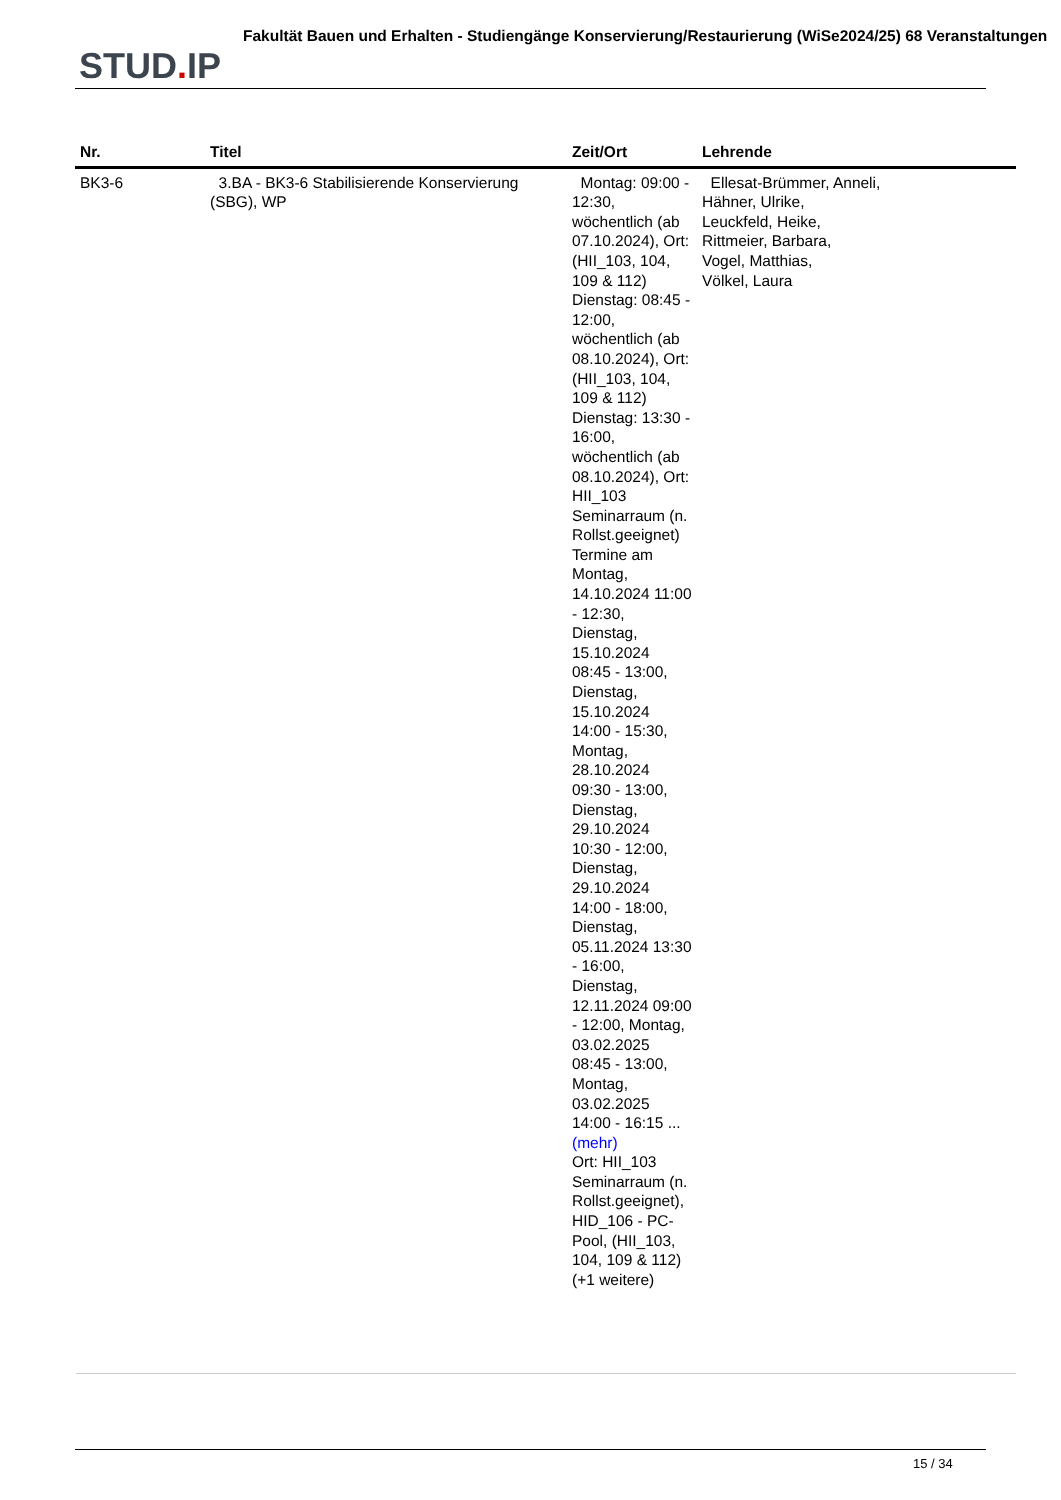STUD. IP
Fakultät Bauen und Erhalten - Studiengänge Konservierung/Restaurierung (WiSe2024/25) 68 Veranstaltungen
| Nr. | Titel | Zeit/Ort | Lehrende |
| --- | --- | --- | --- |
| BK3-6 | 3.BA - BK3-6 Stabilisierende Konservierung (SBG), WP | Montag: 09:00 - 12:30, wöchentlich (ab 07.10.2024), Ort: (HII_103, 104, 109 & 112) Dienstag: 08:45 - 12:00, wöchentlich (ab 08.10.2024), Ort: (HII_103, 104, 109 & 112) Dienstag: 13:30 - 16:00, wöchentlich (ab 08.10.2024), Ort: HII_103 Seminarraum (n. Rollst.geeignet) Termine am Montag, 14.10.2024 11:00 - 12:30, Dienstag, 15.10.2024 08:45 - 13:00, Dienstag, 15.10.2024 14:00 - 15:30, Montag, 28.10.2024 09:30 - 13:00, Dienstag, 29.10.2024 10:30 - 12:00, Dienstag, 29.10.2024 14:00 - 18:00, Dienstag, 05.11.2024 13:30 - 16:00, Dienstag, 12.11.2024 09:00 - 12:00, Montag, 03.02.2025 08:45 - 13:00, Montag, 03.02.2025 14:00 - 16:15 ... (mehr) Ort: HII_103 Seminarraum (n. Rollst.geeignet), HID_106 - PC-Pool, (HII_103, 104, 109 & 112) (+1 weitere) | Ellesat-Brümmer, Anneli, Hähner, Ulrike, Leuckfeld, Heike, Rittmeier, Barbara, Vogel, Matthias, Völkel, Laura |
15 / 34